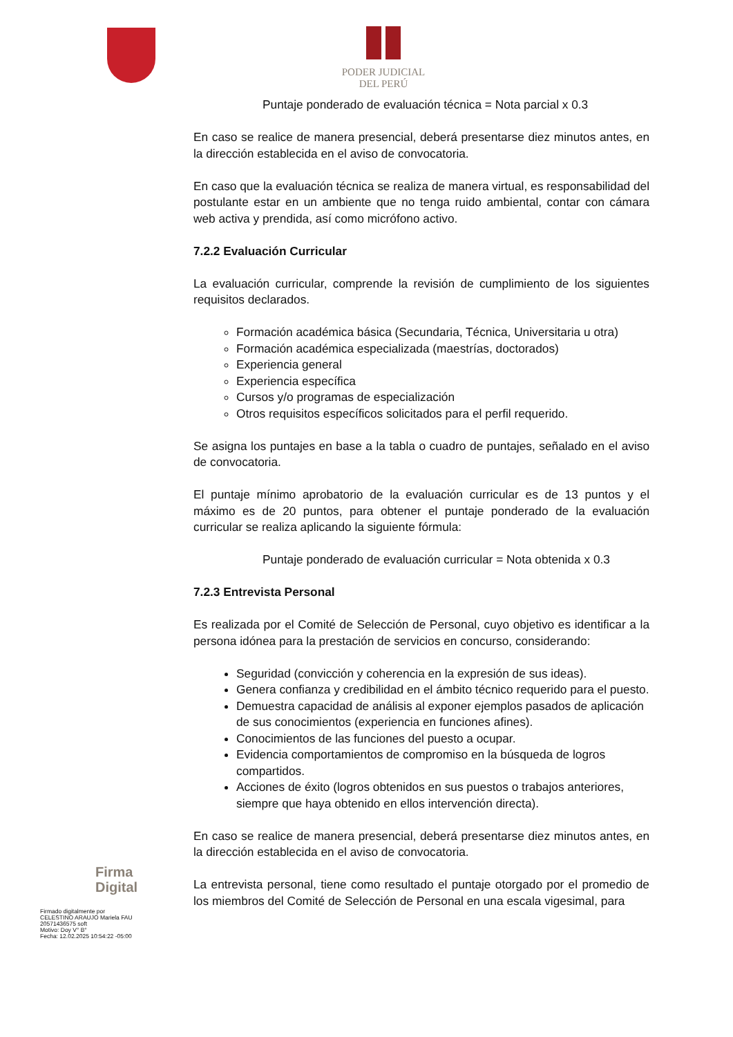PODER JUDICIAL
DEL PERÚ
Puntaje ponderado de evaluación técnica = Nota parcial x 0.3
En caso se realice de manera presencial, deberá presentarse diez minutos antes, en la dirección establecida en el aviso de convocatoria.
En caso que la evaluación técnica se realiza de manera virtual, es responsabilidad del postulante estar en un ambiente que no tenga ruido ambiental, contar con cámara web activa y prendida, así como micrófono activo.
7.2.2 Evaluación Curricular
La evaluación curricular, comprende la revisión de cumplimiento de los siguientes requisitos declarados.
Formación académica básica (Secundaria, Técnica, Universitaria u otra)
Formación académica especializada (maestrías, doctorados)
Experiencia general
Experiencia específica
Cursos y/o programas de especialización
Otros requisitos específicos solicitados para el perfil requerido.
Se asigna los puntajes en base a la tabla o cuadro de puntajes, señalado en el aviso de convocatoria.
El puntaje mínimo aprobatorio de la evaluación curricular es de 13 puntos y el máximo es de 20 puntos, para obtener el puntaje ponderado de la evaluación curricular se realiza aplicando la siguiente fórmula:
Puntaje ponderado de evaluación curricular = Nota obtenida x 0.3
7.2.3 Entrevista Personal
Es realizada por el Comité de Selección de Personal, cuyo objetivo es identificar a la persona idónea para la prestación de servicios en concurso, considerando:
Seguridad (convicción y coherencia en la expresión de sus ideas).
Genera confianza y credibilidad en el ámbito técnico requerido para el puesto.
Demuestra capacidad de análisis al exponer ejemplos pasados de aplicación de sus conocimientos (experiencia en funciones afines).
Conocimientos de las funciones del puesto a ocupar.
Evidencia comportamientos de compromiso en la búsqueda de logros compartidos.
Acciones de éxito (logros obtenidos en sus puestos o trabajos anteriores, siempre que haya obtenido en ellos intervención directa).
En caso se realice de manera presencial, deberá presentarse diez minutos antes, en la dirección establecida en el aviso de convocatoria.
La entrevista personal, tiene como resultado el puntaje otorgado por el promedio de los miembros del Comité de Selección de Personal en una escala vigesimal, para
Firma
Digital
Firmado digitalmente por
CELESTINO ARAUJO Mariela FAU
20571436575 soft
Motivo: Doy V° B°
Fecha: 12.02.2025 10:54:22 -05:00